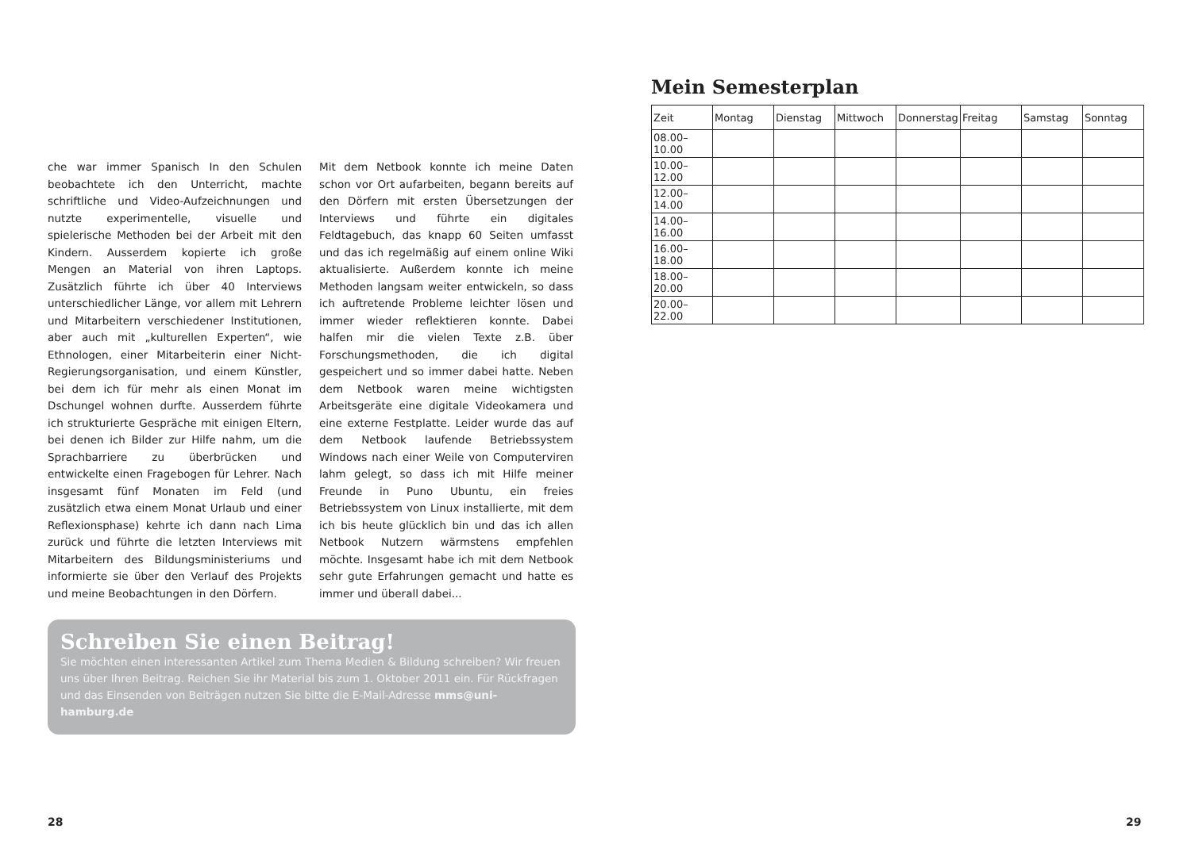che war immer Spanisch In den Schulen beobachtete ich den Unterricht, machte schriftliche und Video-Aufzeichnungen und nutzte experimentelle, visuelle und spielerische Methoden bei der Arbeit mit den Kindern. Ausserdem kopierte ich große Mengen an Material von ihren Laptops. Zusätzlich führte ich über 40 Interviews unterschiedlicher Länge, vor allem mit Lehrern und Mitarbeitern verschiedener Institutionen, aber auch mit „kulturellen Experten“, wie Ethnologen, einer Mitarbeiterin einer Nicht-Regierungsorganisation, und einem Künstler, bei dem ich für mehr als einen Monat im Dschungel wohnen durfte. Ausserdem führte ich strukturierte Gespräche mit einigen Eltern, bei denen ich Bilder zur Hilfe nahm, um die Sprachbarriere zu überbrücken und entwickelte einen Fragebogen für Lehrer. Nach insgesamt fünf Monaten im Feld (und zusätzlich etwa einem Monat Urlaub und einer Reflexionsphase) kehrte ich dann nach Lima zurück und führte die letzten Interviews mit Mitarbeitern des Bildungsministeriums und informierte sie über den Verlauf des Projekts und meine Beobachtungen in den Dörfern.
Mit dem Netbook konnte ich meine Daten schon vor Ort aufarbeiten, begann bereits auf den Dörfern mit ersten Übersetzungen der Interviews und führte ein digitales Feldtagebuch, das knapp 60 Seiten umfasst und das ich regelmäßig auf einem online Wiki aktualisierte. Außerdem konnte ich meine Methoden langsam weiter entwickeln, so dass ich auftretende Probleme leichter lösen und immer wieder reflektieren konnte. Dabei halfen mir die vielen Texte z.B. über Forschungsmethoden, die ich digital gespeichert und so immer dabei hatte. Neben dem Netbook waren meine wichtigsten Arbeitsgeräte eine digitale Videokamera und eine externe Festplatte. Leider wurde das auf dem Netbook laufende Betriebssystem Windows nach einer Weile von Computerviren lahm gelegt, so dass ich mit Hilfe meiner Freunde in Puno Ubuntu, ein freies Betriebssystem von Linux installierte, mit dem ich bis heute glücklich bin und das ich allen Netbook Nutzern wärmstens empfehlen möchte. Insgesamt habe ich mit dem Netbook sehr gute Erfahrungen gemacht und hatte es immer und überall dabei...
Schreiben Sie einen Beitrag!
Sie möchten einen interessanten Artikel zum Thema Medien & Bildung schreiben? Wir freuen uns über Ihren Beitrag. Reichen Sie ihr Material bis zum 1. Oktober 2011 ein. Für Rückfragen und das Einsenden von Beiträgen nutzen Sie bitte die E-Mail-Adresse mms@uni-hamburg.de
28
Mein Semesterplan
| Zeit | Montag | Dienstag | Mittwoch | Donnerstag | Freitag | Samstag | Sonntag |
| --- | --- | --- | --- | --- | --- | --- | --- |
| 08.00–10.00 | | | | | | | |
| 10.00–12.00 | | | | | | | |
| 12.00–14.00 | | | | | | | |
| 14.00–16.00 | | | | | | | |
| 16.00–18.00 | | | | | | | |
| 18.00–20.00 | | | | | | | |
| 20.00–22.00 | | | | | | | |
29